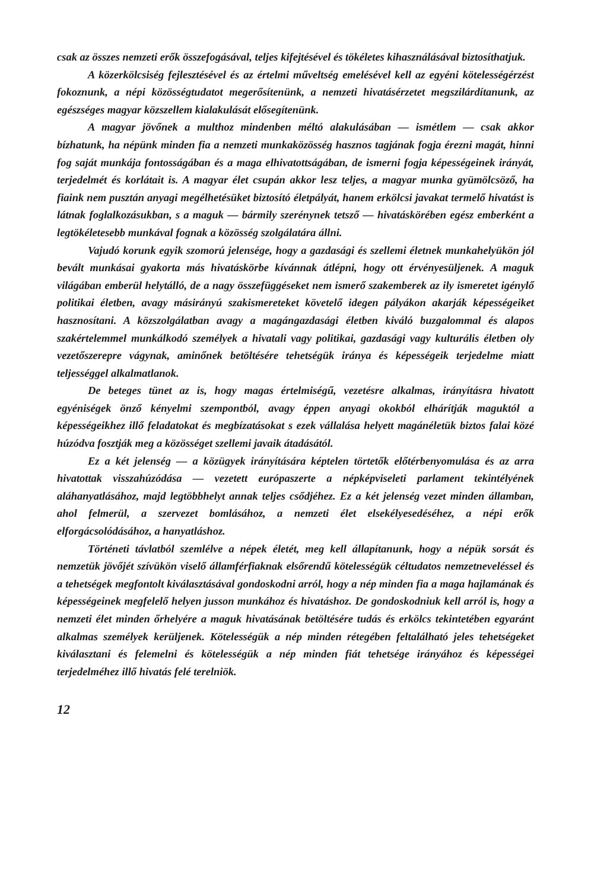csak az összes nemzeti erők összefogásával, teljes kifejtésével és tökéletes kihasználásával biztosíthatjuk.
A közerkölcsiség fejlesztésével és az értelmi műveltség emelésével kell az egyéni kötelességérzést fokoznunk, a népi közösségtudatot megerősítenünk, a nemzeti hivatásérzetet megszilárdítanunk, az egészséges magyar közszellem kialakulását elősegítenünk.
A magyar jövőnek a multhoz mindenben méltó alakulásában — ismétlem — csak akkor bízhatunk, ha népünk minden fia a nemzeti munkaközösség hasznos tagjának fogja érezni magát, hinni fog saját munkája fontosságában és a maga elhivatottságában, de ismerni fogja képességeinek irányát, terjedelmét és korlátait is. A magyar élet csupán akkor lesz teljes, a magyar munka gyümölcsöző, ha fiaink nem pusztán anyagi megélhetésüket biztosító életpályát, hanem erkölcsi javakat termelő hivatást is látnak foglalkozásukban, s a maguk — bármily szerénynek tetsző — hivatáskörében egész emberként a legtökéletesebb munkával fognak a közösség szolgálatára állni.
Vajudó korunk egyik szomorú jelensége, hogy a gazdasági és szellemi életnek munkahelyükön jól bevált munkásai gyakorta más hivatáskörbe kívánnak átlépni, hogy ott érvényesüljenek. A maguk világában emberül helytálló, de a nagy összefüggéseket nem ismerő szakemberek az ily ismeretet igénylő politikai életben, avagy másirányú szakismereteket követelő idegen pályákon akarják képességeiket hasznosítani. A közszolgálatban avagy a magángazdasági életben kiváló buzgalommal és alapos szakértelemmel munkálkodó személyek a hivatali vagy politikai, gazdasági vagy kulturális életben oly vezetőszerepre vágynak, aminőnek betöltésére tehetségük iránya és képességeik terjedelme miatt teljességgel alkalmatlanok.
De beteges tünet az is, hogy magas értelmiségű, vezetésre alkalmas, irányításra hivatott egyéniségek önző kényelmi szempontból, avagy éppen anyagi okokból elhárítják maguktól a képességeikhez illő feladatokat és megbízatásokat s ezek vállalása helyett magánéletük biztos falai közé húzódva fosztják meg a közösséget szellemi javaik átadásától.
Ez a két jelenség — a közügyek irányítására képtelen törtetők előtérbenyomulása és az arra hivatottak visszahúzódása — vezetett európaszerte a népképviseleti parlament tekintélyének aláhanyatlásához, majd legtöbbhelyt annak teljes csődjéhez. Ez a két jelenség vezet minden államban, ahol felmerül, a szervezet bomlásához, a nemzeti élet elsekélyesedéséhez, a népi erők elforgácsolódásához, a hanyatláshoz.
Történeti távlatból szemlélve a népek életét, meg kell állapítanunk, hogy a népük sorsát és nemzetük jövőjét szívükön viselő államférfiaknak elsőrendű kötelességük céltudatos nemzetneveléssel és a tehetségek megfontolt kiválasztásával gondoskodni arról, hogy a nép minden fia a maga hajlamának és képességeinek megfelelő helyen jusson munkához és hivatáshoz. De gondoskodniuk kell arról is, hogy a nemzeti élet minden őrhelyére a maguk hivatásának betöltésére tudás és erkölcs tekintetében egyaránt alkalmas személyek kerüljenek. Kötelességük a nép minden rétegében feltalálható jeles tehetségeket kiválasztani és felemelni és kötelességük a nép minden fiát tehetsége irányához és képességei terjedelméhez illő hivatás felé terelniök.
12